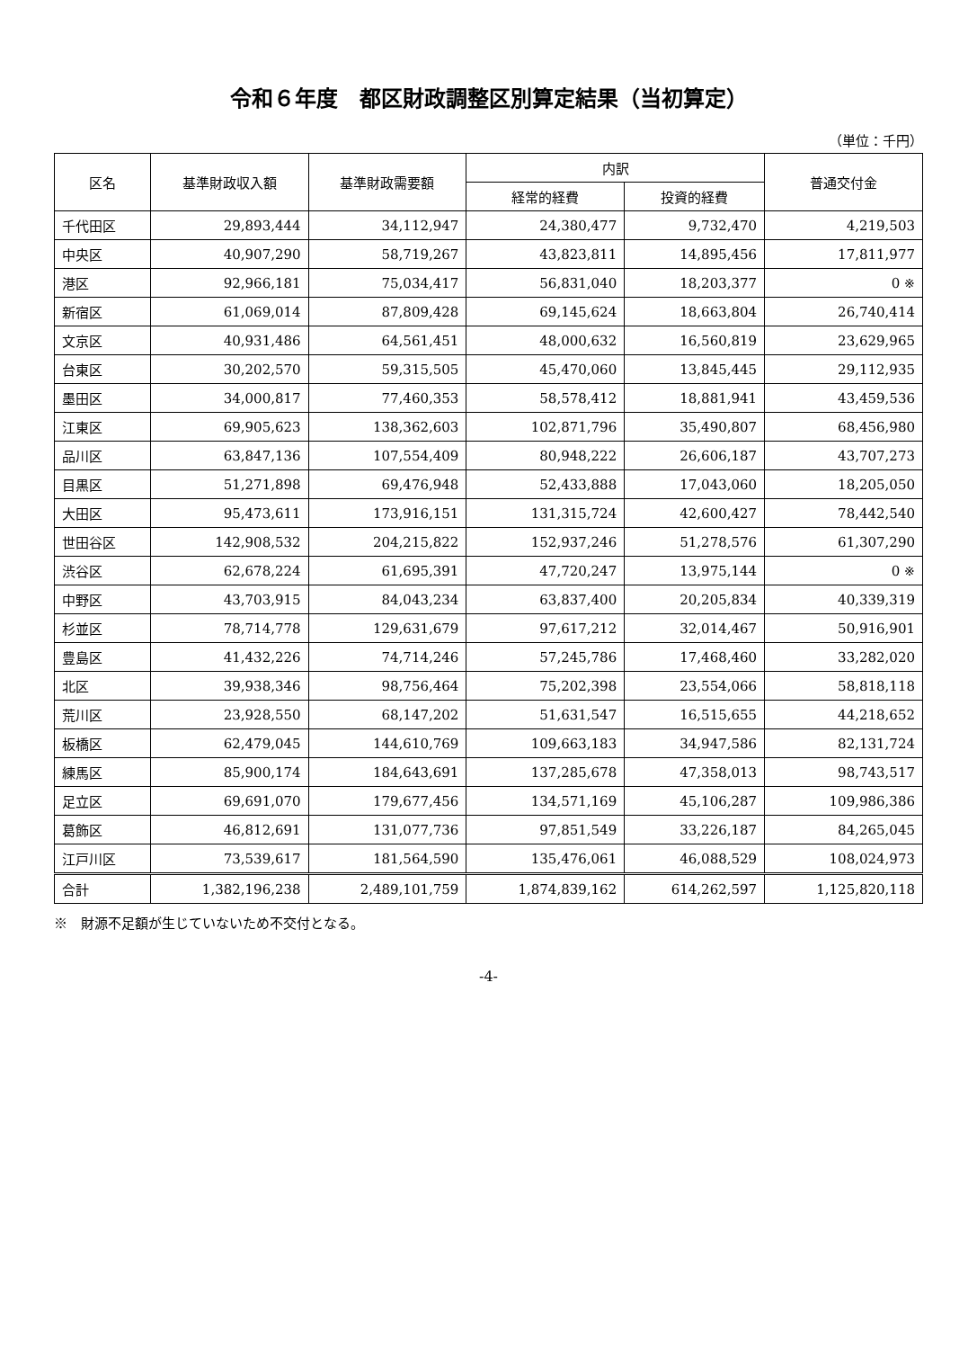令和６年度　都区財政調整区別算定結果（当初算定）
（単位：千円）
| 区名 | 基準財政収入額 | 基準財政需要額 | 内訳 | | 普通交付金 |
| --- | --- | --- | --- | --- | --- |
| | | | 経常的経費 | 投資的経費 | |
| 千代田区 | 29,893,444 | 34,112,947 | 24,380,477 | 9,732,470 | 4,219,503 |
| 中央区 | 40,907,290 | 58,719,267 | 43,823,811 | 14,895,456 | 17,811,977 |
| 港区 | 92,966,181 | 75,034,417 | 56,831,040 | 18,203,377 | 0 ※ |
| 新宿区 | 61,069,014 | 87,809,428 | 69,145,624 | 18,663,804 | 26,740,414 |
| 文京区 | 40,931,486 | 64,561,451 | 48,000,632 | 16,560,819 | 23,629,965 |
| 台東区 | 30,202,570 | 59,315,505 | 45,470,060 | 13,845,445 | 29,112,935 |
| 墨田区 | 34,000,817 | 77,460,353 | 58,578,412 | 18,881,941 | 43,459,536 |
| 江東区 | 69,905,623 | 138,362,603 | 102,871,796 | 35,490,807 | 68,456,980 |
| 品川区 | 63,847,136 | 107,554,409 | 80,948,222 | 26,606,187 | 43,707,273 |
| 目黒区 | 51,271,898 | 69,476,948 | 52,433,888 | 17,043,060 | 18,205,050 |
| 大田区 | 95,473,611 | 173,916,151 | 131,315,724 | 42,600,427 | 78,442,540 |
| 世田谷区 | 142,908,532 | 204,215,822 | 152,937,246 | 51,278,576 | 61,307,290 |
| 渋谷区 | 62,678,224 | 61,695,391 | 47,720,247 | 13,975,144 | 0 ※ |
| 中野区 | 43,703,915 | 84,043,234 | 63,837,400 | 20,205,834 | 40,339,319 |
| 杉並区 | 78,714,778 | 129,631,679 | 97,617,212 | 32,014,467 | 50,916,901 |
| 豊島区 | 41,432,226 | 74,714,246 | 57,245,786 | 17,468,460 | 33,282,020 |
| 北区 | 39,938,346 | 98,756,464 | 75,202,398 | 23,554,066 | 58,818,118 |
| 荒川区 | 23,928,550 | 68,147,202 | 51,631,547 | 16,515,655 | 44,218,652 |
| 板橋区 | 62,479,045 | 144,610,769 | 109,663,183 | 34,947,586 | 82,131,724 |
| 練馬区 | 85,900,174 | 184,643,691 | 137,285,678 | 47,358,013 | 98,743,517 |
| 足立区 | 69,691,070 | 179,677,456 | 134,571,169 | 45,106,287 | 109,986,386 |
| 葛飾区 | 46,812,691 | 131,077,736 | 97,851,549 | 33,226,187 | 84,265,045 |
| 江戸川区 | 73,539,617 | 181,564,590 | 135,476,061 | 46,088,529 | 108,024,973 |
| 合計 | 1,382,196,238 | 2,489,101,759 | 1,874,839,162 | 614,262,597 | 1,125,820,118 |
※　財源不足額が生じていないため不交付となる。
-4-